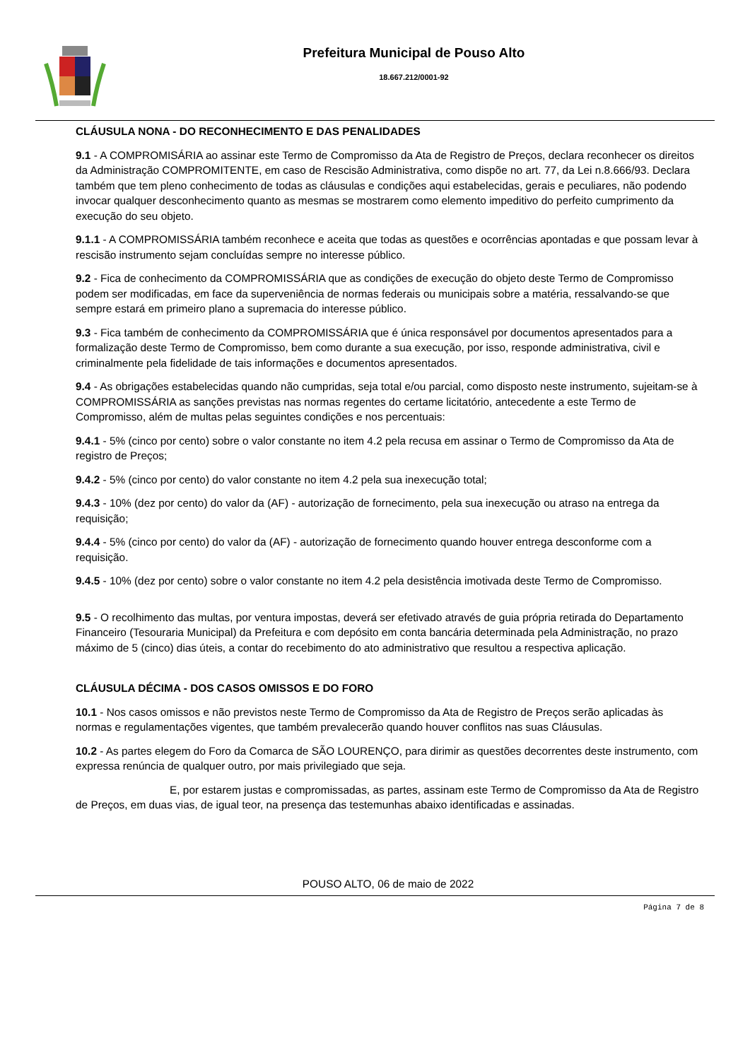Prefeitura Municipal de Pouso Alto
18.667.212/0001-92
CLÁUSULA NONA - DO RECONHECIMENTO E DAS PENALIDADES
9.1 - A COMPROMISÁRIA ao assinar este Termo de Compromisso da Ata de Registro de Preços, declara reconhecer os direitos da Administração COMPROMITENTE, em caso de Rescisão Administrativa, como dispõe no art. 77, da Lei n.8.666/93. Declara também que tem pleno conhecimento de todas as cláusulas e condições aqui estabelecidas, gerais e peculiares, não podendo invocar qualquer desconhecimento quanto as mesmas se mostrarem como elemento impeditivo do perfeito cumprimento da execução do seu objeto.
9.1.1 - A COMPROMISSÁRIA também reconhece e aceita que todas as questões e ocorrências apontadas e que possam levar à rescisão instrumento sejam concluídas sempre no interesse público.
9.2 - Fica de conhecimento da COMPROMISSÁRIA que as condições de execução do objeto deste Termo de Compromisso podem ser modificadas, em face da superveniência de normas federais ou municipais sobre a matéria, ressalvando-se que sempre estará em primeiro plano a supremacia do interesse público.
9.3 - Fica também de conhecimento da COMPROMISSÁRIA que é única responsável por documentos apresentados para a formalização deste Termo de Compromisso, bem como durante a sua execução, por isso, responde administrativa, civil e criminalmente pela fidelidade de tais informações e documentos apresentados.
9.4 - As obrigações estabelecidas quando não cumpridas, seja total e/ou parcial, como disposto neste instrumento, sujeitam-se à COMPROMISSÁRIA as sanções previstas nas normas regentes do certame licitatório, antecedente a este Termo de Compromisso, além de multas pelas seguintes condições e nos percentuais:
9.4.1 - 5% (cinco por cento) sobre o valor constante no item 4.2 pela recusa em assinar o Termo de Compromisso da Ata de registro de Preços;
9.4.2 - 5% (cinco por cento) do valor constante no item 4.2 pela sua inexecução total;
9.4.3 - 10% (dez por cento) do valor da (AF) - autorização de fornecimento, pela sua inexecução ou atraso na entrega da requisição;
9.4.4 - 5% (cinco por cento) do valor da (AF) - autorização de fornecimento quando houver entrega desconforme com a requisição.
9.4.5 - 10% (dez por cento) sobre o valor constante no item 4.2 pela desistência imotivada deste Termo de Compromisso.
9.5 - O recolhimento das multas, por ventura impostas, deverá ser efetivado através de guia própria retirada do Departamento Financeiro (Tesouraria Municipal) da Prefeitura e com depósito em conta bancária determinada pela Administração, no prazo máximo de 5 (cinco) dias úteis, a contar do recebimento do ato administrativo que resultou a respectiva aplicação.
CLÁUSULA DÉCIMA - DOS CASOS OMISSOS E DO FORO
10.1 - Nos casos omissos e não previstos neste Termo de Compromisso da Ata de Registro de Preços serão aplicadas às normas e regulamentações vigentes, que também prevalecerão quando houver conflitos nas suas Cláusulas.
10.2 - As partes elegem do Foro da Comarca de SÃO LOURENÇO, para dirimir as questões decorrentes deste instrumento, com expressa renúncia de qualquer outro, por mais privilegiado que seja.
E, por estarem justas e compromissadas, as partes, assinam este Termo de Compromisso da Ata de Registro de Preços, em duas vias, de igual teor, na presença das testemunhas abaixo identificadas e assinadas.
POUSO ALTO, 06 de maio de 2022
Página 7 de 8